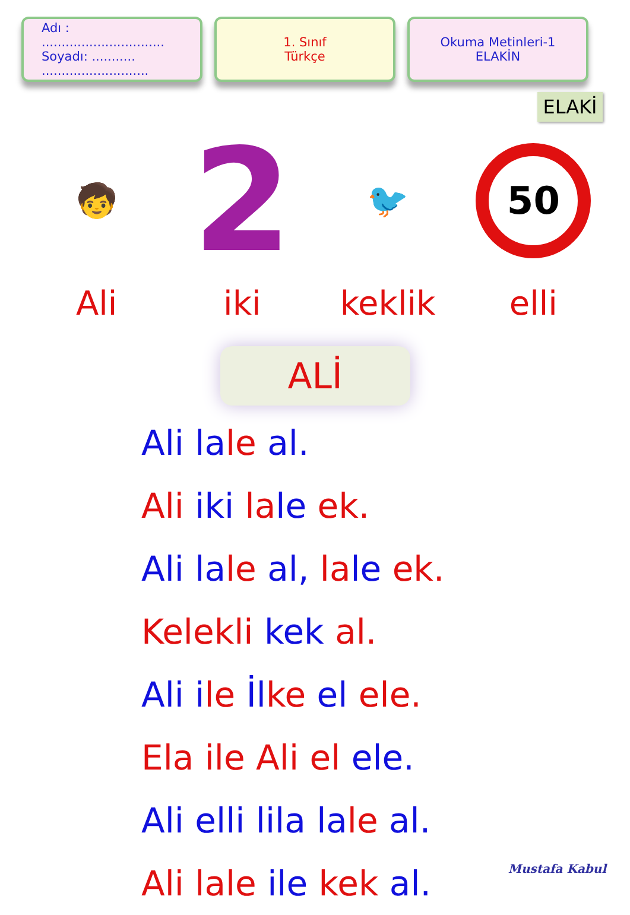Adı : ...............................
Soyadı: ........... ...........................
1. Sınıf
Türkçe
Okuma Metinleri-1
ELAKİN
ELAKİ
🧒
Ali
2
iki
🐦
keklik
50
elli
ALİ
Ali la le al.
Ali iki la le ek.
Ali la le al, la le ek.
Kelekli kek al.
Ali ile İl ke el ele.
Ela ile Ali el ele.
Ali elli lila la le al.
Ali lale ile kek al.
Mustafa Kabul